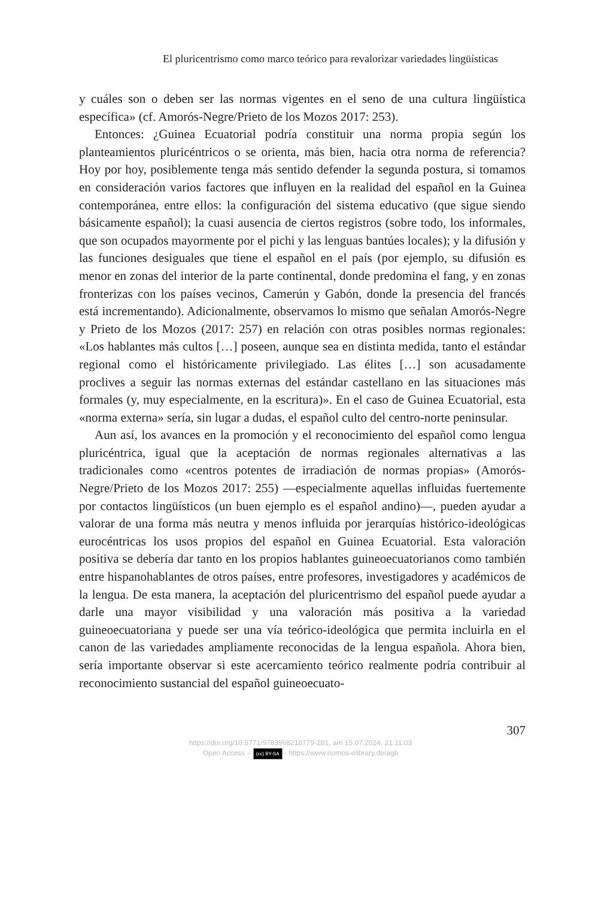El pluricentrismo como marco teórico para revalorizar variedades lingüísticas
y cuáles son o deben ser las normas vigentes en el seno de una cultura lingüística específica» (cf. Amorós-Negre/Prieto de los Mozos 2017: 253).
Entonces: ¿Guinea Ecuatorial podría constituir una norma propia según los planteamientos pluricéntricos o se orienta, más bien, hacia otra norma de referencia? Hoy por hoy, posiblemente tenga más sentido defender la segunda postura, si tomamos en consideración varios factores que influyen en la realidad del español en la Guinea contemporánea, entre ellos: la configuración del sistema educativo (que sigue siendo básicamente español); la cuasi ausencia de ciertos registros (sobre todo, los informales, que son ocupados mayormente por el pichi y las lenguas bantúes locales); y la difusión y las funciones desiguales que tiene el español en el país (por ejemplo, su difusión es menor en zonas del interior de la parte continental, donde predomina el fang, y en zonas fronterizas con los países vecinos, Camerún y Gabón, donde la presencia del francés está incrementando). Adicionalmente, observamos lo mismo que señalan Amorós-Negre y Prieto de los Mozos (2017: 257) en relación con otras posibles normas regionales: «Los hablantes más cultos […] poseen, aunque sea en distinta medida, tanto el estándar regional como el históricamente privilegiado. Las élites […] son acusadamente proclives a seguir las normas externas del estándar castellano en las situaciones más formales (y, muy especialmente, en la escritura)». En el caso de Guinea Ecuatorial, esta «norma externa» sería, sin lugar a dudas, el español culto del centro-norte peninsular.
Aun así, los avances en la promoción y el reconocimiento del español como lengua pluricéntrica, igual que la aceptación de normas regionales alternativas a las tradicionales como «centros potentes de irradiación de normas propias» (Amorós-Negre/Prieto de los Mozos 2017: 255) —especialmente aquellas influidas fuertemente por contactos lingüísticos (un buen ejemplo es el español andino)—, pueden ayudar a valorar de una forma más neutra y menos influida por jerarquías histórico-ideológicas eurocéntricas los usos propios del español en Guinea Ecuatorial. Esta valoración positiva se debería dar tanto en los propios hablantes guineoecuatorianos como también entre hispanohablantes de otros países, entre profesores, investigadores y académicos de la lengua. De esta manera, la aceptación del pluricentrismo del español puede ayudar a darle una mayor visibilidad y una valoración más positiva a la variedad guineoecuatoriana y puede ser una vía teórico-ideológica que permita incluirla en el canon de las variedades ampliamente reconocidas de la lengua española. Ahora bien, sería importante observar si este acercamiento teórico realmente podría contribuir al reconocimiento sustancial del español guineoecuato-
307
https://doi.org/10.5771/9783968218779-281, am 15.07.2024, 21:11:03
Open Access – (cc) BY-SA - https://www.nomos-elibrary.de/agb